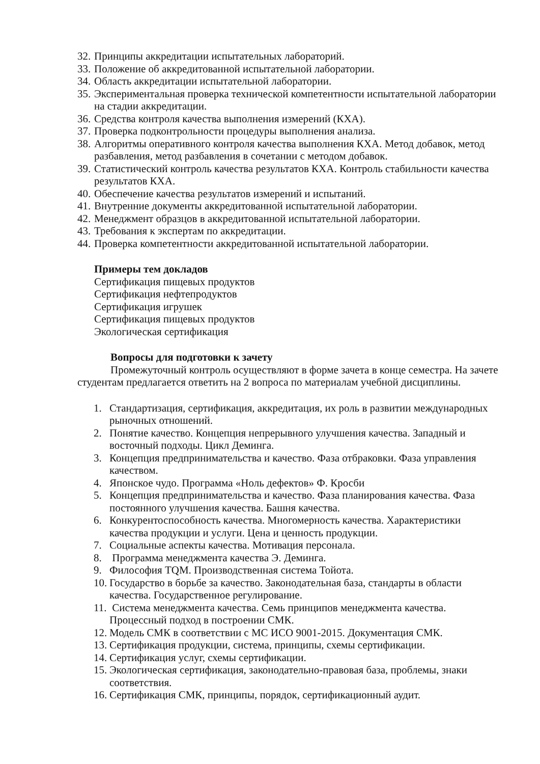32. Принципы аккредитации испытательных лабораторий.
33. Положение об аккредитованной испытательной лаборатории.
34. Область аккредитации испытательной лаборатории.
35. Экспериментальная проверка технической компетентности испытательной лаборатории на стадии аккредитации.
36. Средства контроля качества выполнения измерений (КХА).
37. Проверка подконтрольности процедуры выполнения анализа.
38. Алгоритмы оперативного контроля качества выполнения КХА. Метод добавок, метод разбавления, метод разбавления в сочетании с методом добавок.
39. Статистический контроль качества результатов КХА. Контроль стабильности качества результатов КХА.
40. Обеспечение качества результатов измерений и испытаний.
41. Внутренние документы аккредитованной испытательной лаборатории.
42. Менеджмент образцов в аккредитованной испытательной лаборатории.
43. Требования к экспертам по аккредитации.
44. Проверка компетентности аккредитованной испытательной лаборатории.
Примеры тем докладов
Сертификация пищевых продуктов
Сертификация нефтепродуктов
Сертификация игрушек
Сертификация пищевых продуктов
Экологическая сертификация
Вопросы для подготовки к зачету
Промежуточный контроль осуществляют в форме зачета в конце семестра. На зачете студентам предлагается ответить на 2 вопроса по материалам учебной дисциплины.
1. Стандартизация, сертификация, аккредитация, их роль в развитии международных рыночных отношений.
2. Понятие качество. Концепция непрерывного улучшения качества. Западный и восточный подходы. Цикл Деминга.
3. Концепция предпринимательства и качество. Фаза отбраковки. Фаза управления качеством.
4. Японское чудо. Программа «Ноль дефектов» Ф. Кросби
5. Концепция предпринимательства и качество. Фаза планирования качества. Фаза постоянного улучшения качества. Башня качества.
6. Конкурентоспособность качества. Многомерность качества. Характеристики качества продукции и услуги. Цена и ценность продукции.
7. Социальные аспекты качества. Мотивация персонала.
8. Программа менеджмента качества Э. Деминга.
9. Философия TQM. Производственная система Тойота.
10. Государство в борьбе за качество. Законодательная база, стандарты в области качества. Государственное регулирование.
11. Система менеджмента качества. Семь принципов менеджмента качества. Процессный подход в построении СМК.
12. Модель СМК в соответствии с МС ИСО 9001-2015. Документация СМК.
13. Сертификация продукции, система, принципы, схемы сертификации.
14. Сертификация услуг, схемы сертификации.
15. Экологическая сертификация, законодательно-правовая база, проблемы, знаки соответствия.
16. Сертификация СМК, принципы, порядок, сертификационный аудит.